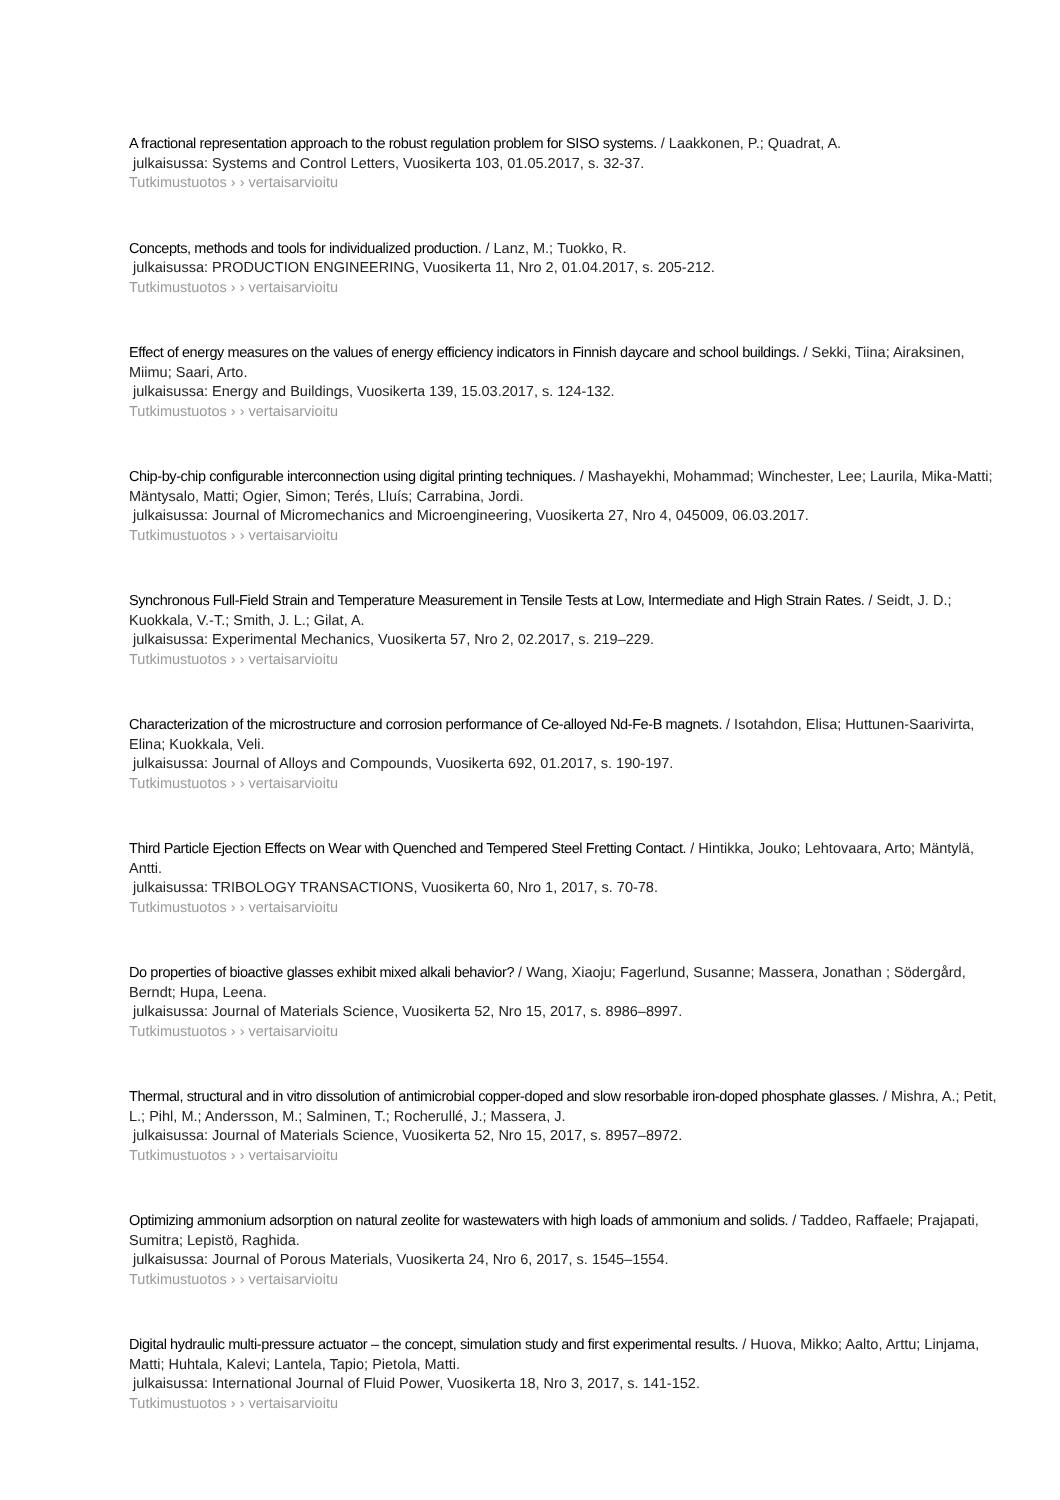A fractional representation approach to the robust regulation problem for SISO systems. / Laakkonen, P.; Quadrat, A.
julkaisussa: Systems and Control Letters, Vuosikerta 103, 01.05.2017, s. 32-37.
Tutkimustuotos › › vertaisarvioitu
Concepts, methods and tools for individualized production. / Lanz, M.; Tuokko, R.
julkaisussa: PRODUCTION ENGINEERING, Vuosikerta 11, Nro 2, 01.04.2017, s. 205-212.
Tutkimustuotos › › vertaisarvioitu
Effect of energy measures on the values of energy efficiency indicators in Finnish daycare and school buildings. / Sekki, Tiina; Airaksinen, Miimu; Saari, Arto.
julkaisussa: Energy and Buildings, Vuosikerta 139, 15.03.2017, s. 124-132.
Tutkimustuotos › › vertaisarvioitu
Chip-by-chip configurable interconnection using digital printing techniques. / Mashayekhi, Mohammad; Winchester, Lee; Laurila, Mika-Matti; Mäntysalo, Matti; Ogier, Simon; Terés, Lluís; Carrabina, Jordi.
julkaisussa: Journal of Micromechanics and Microengineering, Vuosikerta 27, Nro 4, 045009, 06.03.2017.
Tutkimustuotos › › vertaisarvioitu
Synchronous Full-Field Strain and Temperature Measurement in Tensile Tests at Low, Intermediate and High Strain Rates. / Seidt, J. D.; Kuokkala, V.-T.; Smith, J. L.; Gilat, A.
julkaisussa: Experimental Mechanics, Vuosikerta 57, Nro 2, 02.2017, s. 219–229.
Tutkimustuotos › › vertaisarvioitu
Characterization of the microstructure and corrosion performance of Ce-alloyed Nd-Fe-B magnets. / Isotahdon, Elisa; Huttunen-Saarivirta, Elina; Kuokkala, Veli.
julkaisussa: Journal of Alloys and Compounds, Vuosikerta 692, 01.2017, s. 190-197.
Tutkimustuotos › › vertaisarvioitu
Third Particle Ejection Effects on Wear with Quenched and Tempered Steel Fretting Contact. / Hintikka, Jouko; Lehtovaara, Arto; Mäntylä, Antti.
julkaisussa: TRIBOLOGY TRANSACTIONS, Vuosikerta 60, Nro 1, 2017, s. 70-78.
Tutkimustuotos › › vertaisarvioitu
Do properties of bioactive glasses exhibit mixed alkali behavior? / Wang, Xiaoju; Fagerlund, Susanne; Massera, Jonathan ; Södergård, Berndt; Hupa, Leena.
julkaisussa: Journal of Materials Science, Vuosikerta 52, Nro 15, 2017, s. 8986–8997.
Tutkimustuotos › › vertaisarvioitu
Thermal, structural and in vitro dissolution of antimicrobial copper-doped and slow resorbable iron-doped phosphate glasses. / Mishra, A.; Petit, L.; Pihl, M.; Andersson, M.; Salminen, T.; Rocherullé, J.; Massera, J.
julkaisussa: Journal of Materials Science, Vuosikerta 52, Nro 15, 2017, s. 8957–8972.
Tutkimustuotos › › vertaisarvioitu
Optimizing ammonium adsorption on natural zeolite for wastewaters with high loads of ammonium and solids. / Taddeo, Raffaele; Prajapati, Sumitra; Lepistö, Raghida.
julkaisussa: Journal of Porous Materials, Vuosikerta 24, Nro 6, 2017, s. 1545–1554.
Tutkimustuotos › › vertaisarvioitu
Digital hydraulic multi-pressure actuator – the concept, simulation study and first experimental results. / Huova, Mikko; Aalto, Arttu; Linjama, Matti; Huhtala, Kalevi; Lantela, Tapio; Pietola, Matti.
julkaisussa: International Journal of Fluid Power, Vuosikerta 18, Nro 3, 2017, s. 141-152.
Tutkimustuotos › › vertaisarvioitu